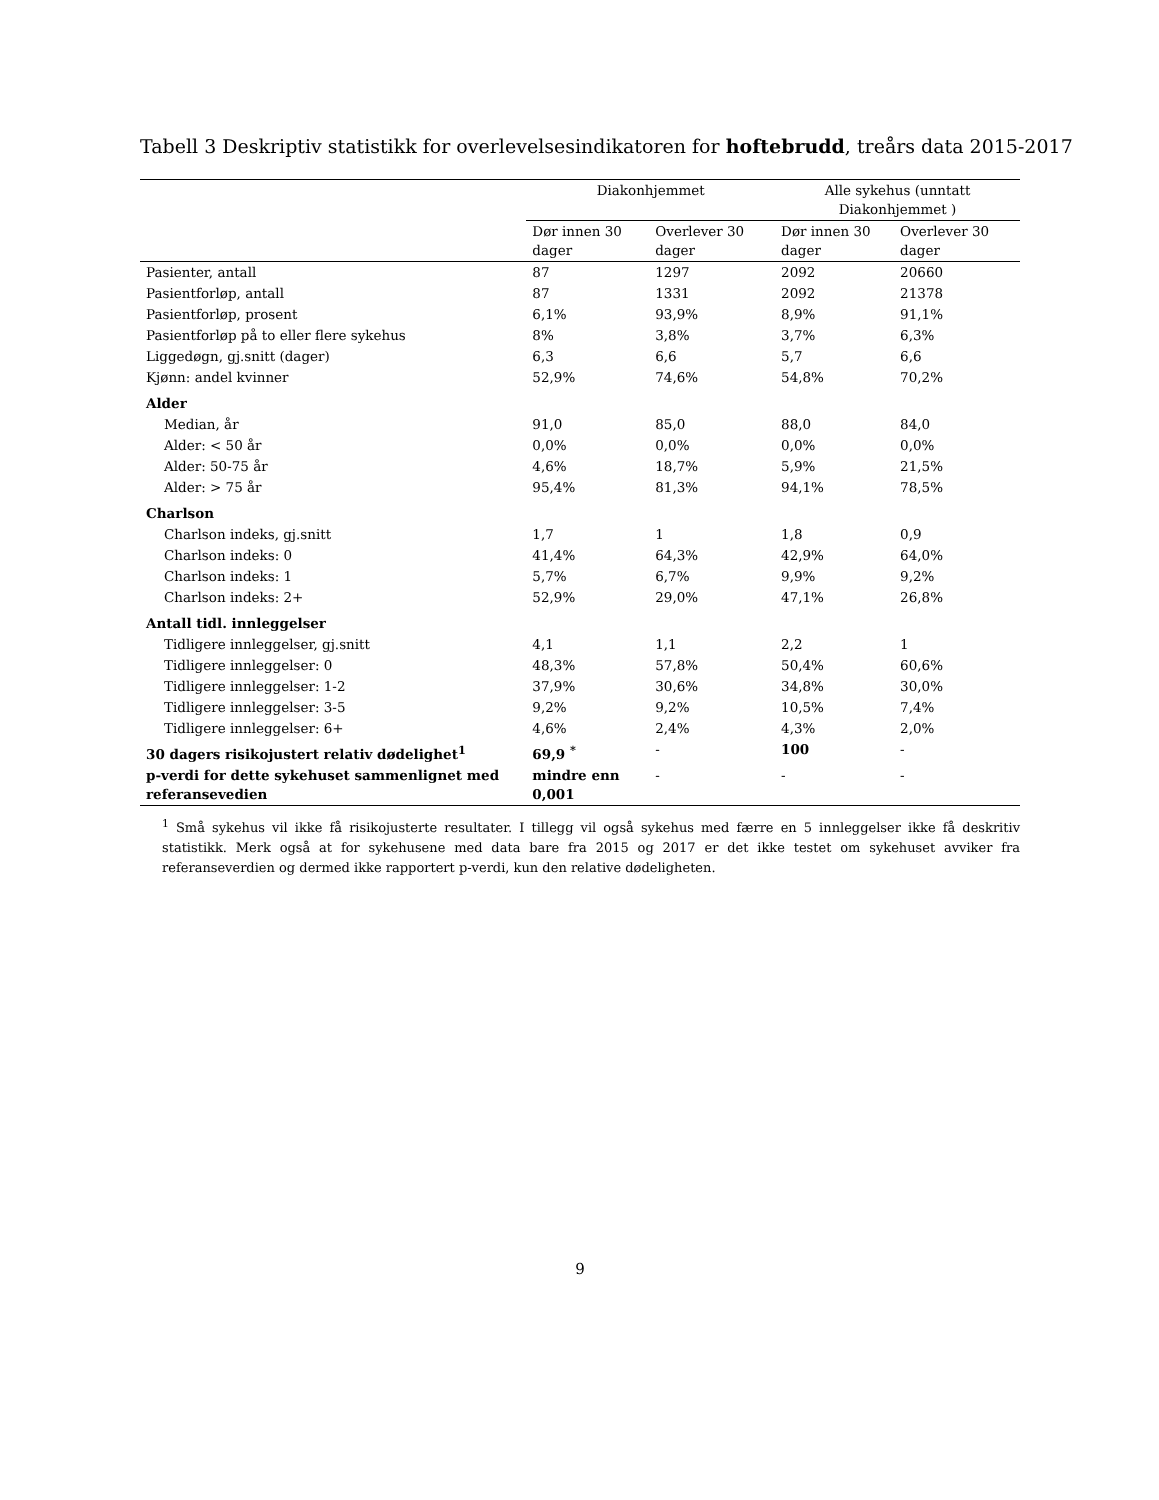Tabell 3 Deskriptiv statistikk for overlevelsesindikatoren for hoftebrudd, treårs data 2015-2017
| | Diakonhjemmet | | Alle sykehus (unntatt Diakonhjemmet ) | |
| --- | --- | --- | --- | --- |
| | Dør innen 30 dager | Overlever 30 dager | Dør innen 30 dager | Overlever 30 dager |
| Pasienter, antall | 87 | 1297 | 2092 | 20660 |
| Pasientforløp, antall | 87 | 1331 | 2092 | 21378 |
| Pasientforløp, prosent | 6,1% | 93,9% | 8,9% | 91,1% |
| Pasientforløp på to eller flere sykehus | 8% | 3,8% | 3,7% | 6,3% |
| Liggedøgn, gj.snitt (dager) | 6,3 | 6,6 | 5,7 | 6,6 |
| Kjønn: andel kvinner | 52,9% | 74,6% | 54,8% | 70,2% |
| Alder | | | | |
| Median, år | 91,0 | 85,0 | 88,0 | 84,0 |
| Alder: < 50 år | 0,0% | 0,0% | 0,0% | 0,0% |
| Alder: 50-75 år | 4,6% | 18,7% | 5,9% | 21,5% |
| Alder: > 75 år | 95,4% | 81,3% | 94,1% | 78,5% |
| Charlson | | | | |
| Charlson indeks, gj.snitt | 1,7 | 1 | 1,8 | 0,9 |
| Charlson indeks: 0 | 41,4% | 64,3% | 42,9% | 64,0% |
| Charlson indeks: 1 | 5,7% | 6,7% | 9,9% | 9,2% |
| Charlson indeks: 2+ | 52,9% | 29,0% | 47,1% | 26,8% |
| Antall tidl. innleggelser | | | | |
| Tidligere innleggelser, gj.snitt | 4,1 | 1,1 | 2,2 | 1 |
| Tidligere innleggelser: 0 | 48,3% | 57,8% | 50,4% | 60,6% |
| Tidligere innleggelser: 1-2 | 37,9% | 30,6% | 34,8% | 30,0% |
| Tidligere innleggelser: 3-5 | 9,2% | 9,2% | 10,5% | 7,4% |
| Tidligere innleggelser: 6+ | 4,6% | 2,4% | 4,3% | 2,0% |
| 30 dagers risikojustert relativ dødelighet<sup>1</sup> | 69,9 <sup>*</sup> | - | 100 | - |
| p-verdi for dette sykehuset sammenlignet med referansevedien | mindre enn 0,001 | - | - | - |
<sup>1</sup> Små sykehus vil ikke få risikojusterte resultater. I tillegg vil også sykehus med færre en 5 innleggelser ikke få deskritiv statistikk. Merk også at for sykehusene med data bare fra 2015 og 2017 er det ikke testet om sykehuset avviker fra referanseverdien og dermed ikke rapportert p-verdi, kun den relative dødeligheten.
9